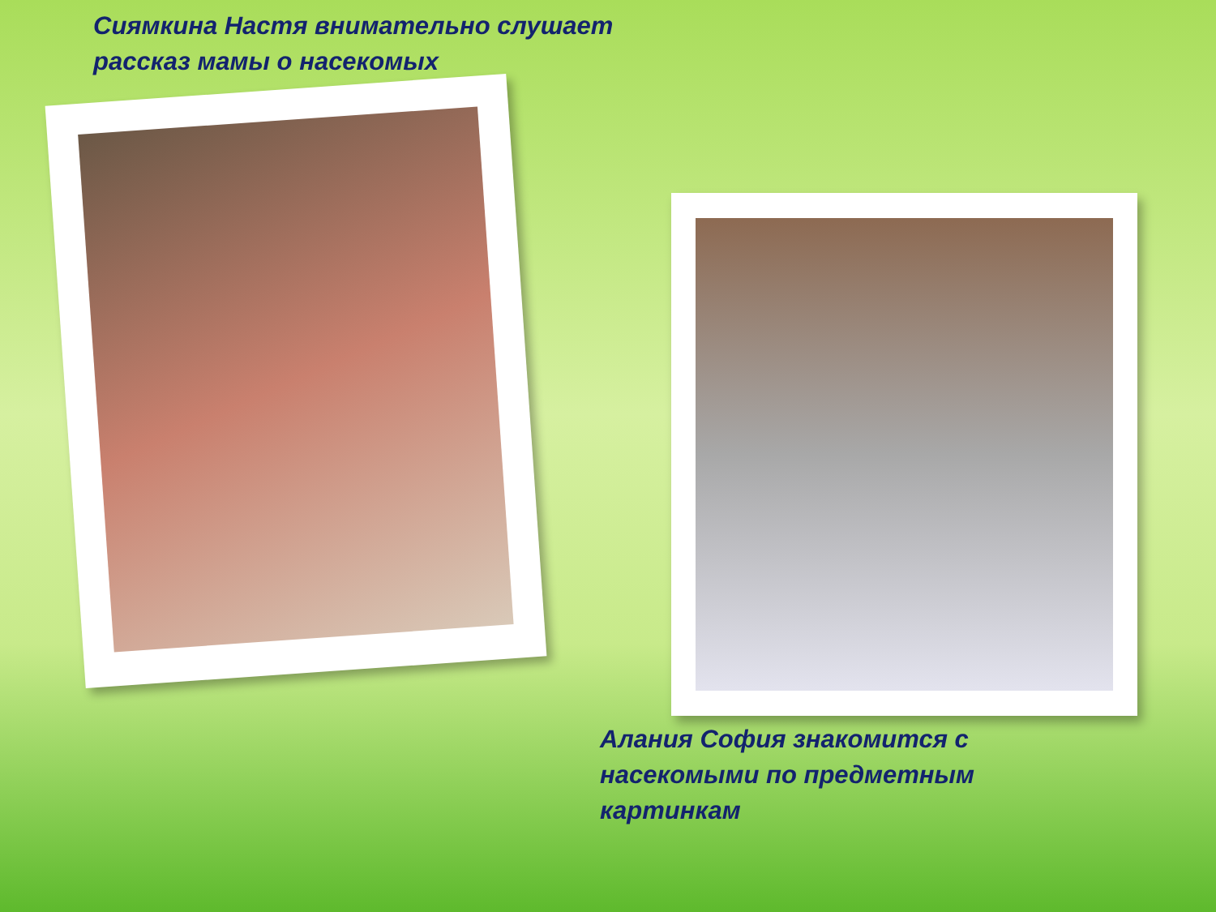Сиямкина Настя внимательно слушает рассказ мамы о насекомых
Алания София знакомится с насекомыми по предметным картинкам